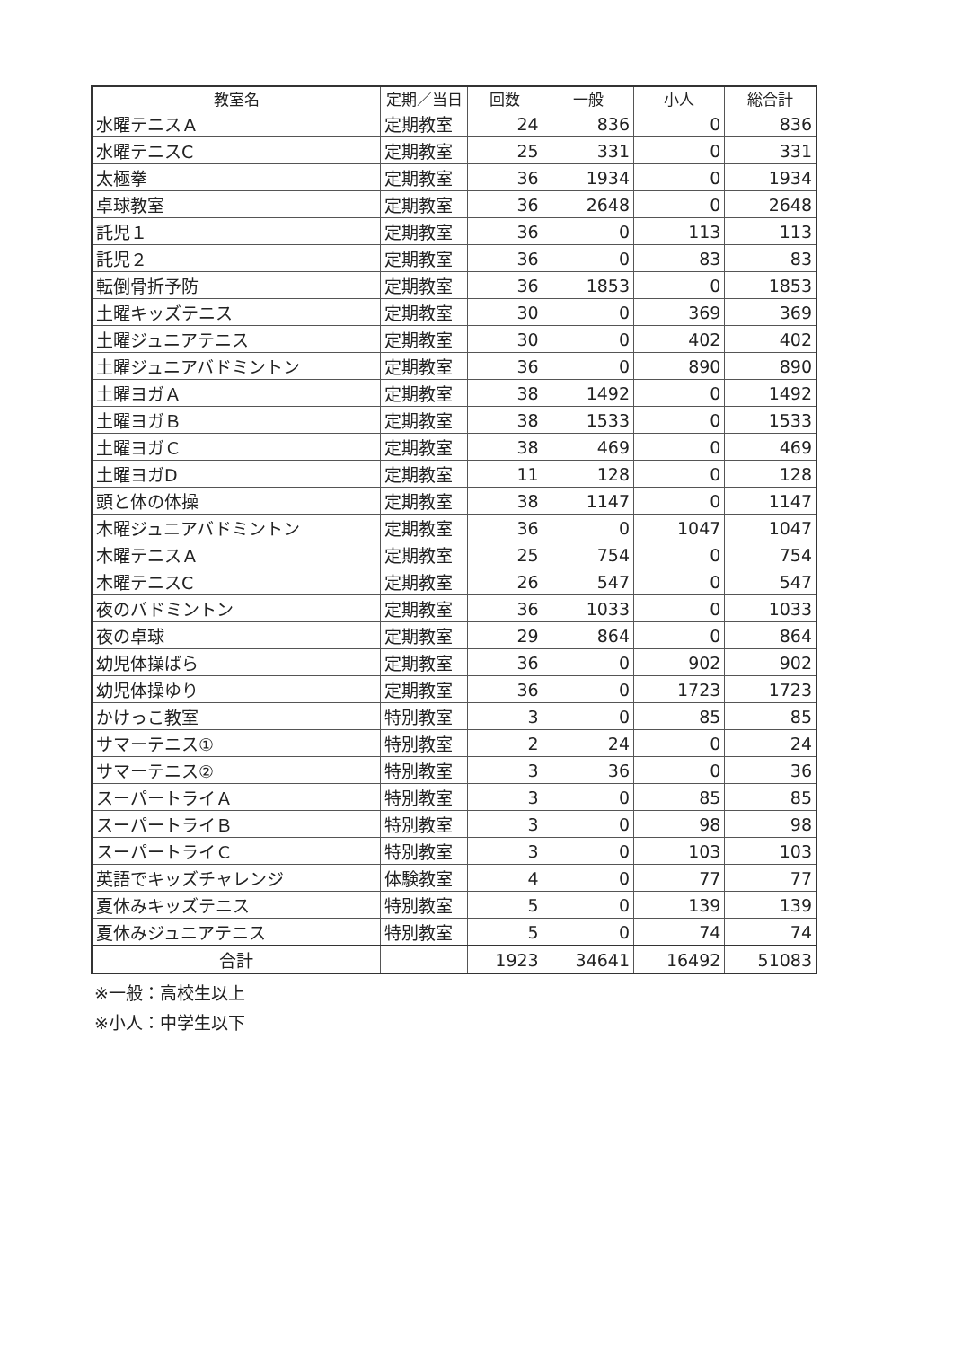| 教室名 | 定期／当日 | 回数 | 一般 | 小人 | 総合計 |
| --- | --- | --- | --- | --- | --- |
| 水曜テニスＡ | 定期教室 | 24 | 836 | 0 | 836 |
| 水曜テニスC | 定期教室 | 25 | 331 | 0 | 331 |
| 太極拳 | 定期教室 | 36 | 1934 | 0 | 1934 |
| 卓球教室 | 定期教室 | 36 | 2648 | 0 | 2648 |
| 託児１ | 定期教室 | 36 | 0 | 113 | 113 |
| 託児２ | 定期教室 | 36 | 0 | 83 | 83 |
| 転倒骨折予防 | 定期教室 | 36 | 1853 | 0 | 1853 |
| 土曜キッズテニス | 定期教室 | 30 | 0 | 369 | 369 |
| 土曜ジュニアテニス | 定期教室 | 30 | 0 | 402 | 402 |
| 土曜ジュニアバドミントン | 定期教室 | 36 | 0 | 890 | 890 |
| 土曜ヨガＡ | 定期教室 | 38 | 1492 | 0 | 1492 |
| 土曜ヨガＢ | 定期教室 | 38 | 1533 | 0 | 1533 |
| 土曜ヨガＣ | 定期教室 | 38 | 469 | 0 | 469 |
| 土曜ヨガD | 定期教室 | 11 | 128 | 0 | 128 |
| 頭と体の体操 | 定期教室 | 38 | 1147 | 0 | 1147 |
| 木曜ジュニアバドミントン | 定期教室 | 36 | 0 | 1047 | 1047 |
| 木曜テニスＡ | 定期教室 | 25 | 754 | 0 | 754 |
| 木曜テニスC | 定期教室 | 26 | 547 | 0 | 547 |
| 夜のバドミントン | 定期教室 | 36 | 1033 | 0 | 1033 |
| 夜の卓球 | 定期教室 | 29 | 864 | 0 | 864 |
| 幼児体操ばら | 定期教室 | 36 | 0 | 902 | 902 |
| 幼児体操ゆり | 定期教室 | 36 | 0 | 1723 | 1723 |
| かけっこ教室 | 特別教室 | 3 | 0 | 85 | 85 |
| サマーテニス① | 特別教室 | 2 | 24 | 0 | 24 |
| サマーテニス② | 特別教室 | 3 | 36 | 0 | 36 |
| スーパートライＡ | 特別教室 | 3 | 0 | 85 | 85 |
| スーパートライＢ | 特別教室 | 3 | 0 | 98 | 98 |
| スーパートライＣ | 特別教室 | 3 | 0 | 103 | 103 |
| 英語でキッズチャレンジ | 体験教室 | 4 | 0 | 77 | 77 |
| 夏休みキッズテニス | 特別教室 | 5 | 0 | 139 | 139 |
| 夏休みジュニアテニス | 特別教室 | 5 | 0 | 74 | 74 |
| 合計 | | 1923 | 34641 | 16492 | 51083 |
※一般：高校生以上
※小人：中学生以下